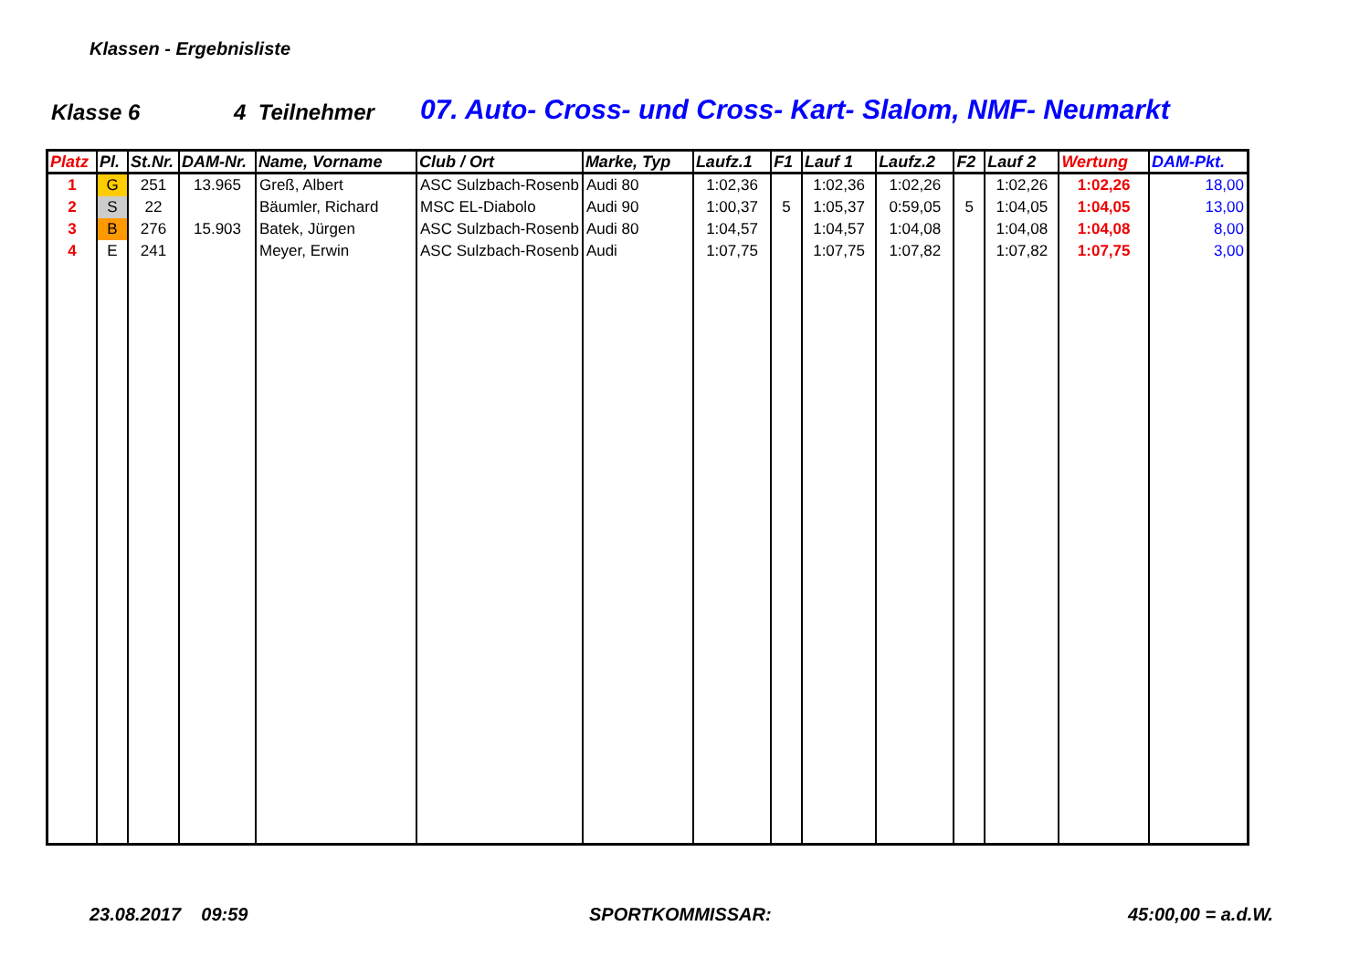Klassen - Ergebnisliste
Klasse 6 4 Teilnehmer 07. Auto- Cross- und Cross- Kart- Slalom, NMF- Neumarkt
| Platz | Pl. | St.Nr. | DAM-Nr. | Name, Vorname | Club / Ort | Marke, Typ | Laufz.1 | F1 | Lauf 1 | Laufz.2 | F2 | Lauf 2 | Wertung | DAM-Pkt. |
| --- | --- | --- | --- | --- | --- | --- | --- | --- | --- | --- | --- | --- | --- | --- |
| 1 | G | 251 | 13.965 | Greß, Albert | ASC Sulzbach-Rosenb | Audi 80 | 1:02,36 | | 1:02,36 | 1:02,26 | | 1:02,26 | 1:02,26 | 18,00 |
| 2 | S | 22 | | Bäumler, Richard | MSC EL-Diabolo | Audi 90 | 1:00,37 | 5 | 1:05,37 | 0:59,05 | 5 | 1:04,05 | 1:04,05 | 13,00 |
| 3 | B | 276 | 15.903 | Batek, Jürgen | ASC Sulzbach-Rosenb | Audi 80 | 1:04,57 | | 1:04,57 | 1:04,08 | | 1:04,08 | 1:04,08 | 8,00 |
| 4 | E | 241 | | Meyer, Erwin | ASC Sulzbach-Rosenb | Audi | 1:07,75 | | 1:07,75 | 1:07,82 | | 1:07,82 | 1:07,75 | 3,00 |
23.08.2017 09:59 SPORTKOMMISSAR: 45:00,00 = a.d.W.